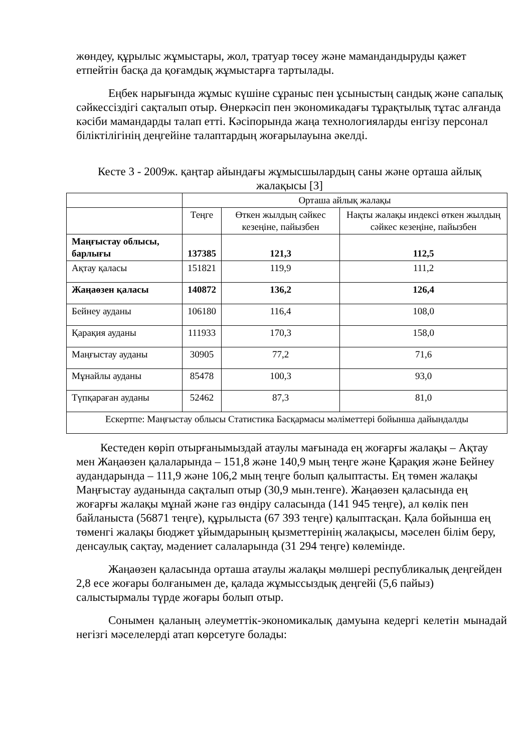жөндеу, құрылыс жұмыстары, жол, тратуар төсеу және мамандандыруды қажет етпейтін басқа да қоғамдық жұмыстарға тартылады.
Еңбек нарығында жұмыс күшіне сұраныс пен ұсыныстың сандық және сапалық сәйкессіздігі сақталып отыр. Өнеркәсіп пен экономикадағы тұрақтылық тұтас алғанда кәсіби мамандарды талап етті. Кәсіпорында жаңа технологияларды енгізу персонал біліктілігінің деңгейіне талаптардың жоғарылауына әкелді.
Кесте 3 - 2009ж. қаңтар айындағы жұмысшылардың саны және орташа айлық жалақысы [3]
| | Орташа айлық жалақы | | |
| --- | --- | --- | --- |
| | Теңге | Өткен жылдың сәйкес кезеңіне, пайызбен | Нақты жалақы индексі өткен жылдың сәйкес кезеңіне, пайызбен |
| Маңғыстау облысы, барлығы | 137385 | 121,3 | 112,5 |
| Ақтау қаласы | 151821 | 119,9 | 111,2 |
| Жаңаөзен қаласы | 140872 | 136,2 | 126,4 |
| Бейнеу ауданы | 106180 | 116,4 | 108,0 |
| Қарақия ауданы | 111933 | 170,3 | 158,0 |
| Маңғыстау ауданы | 30905 | 77,2 | 71,6 |
| Мұнайлы ауданы | 85478 | 100,3 | 93,0 |
| Түпқараған ауданы | 52462 | 87,3 | 81,0 |
| Ескертпе: Маңғыстау облысы Статистика Басқармасы мәліметтері бойынша дайындалды | | | |
Кестеден көріп отырғанымыздай атаулы мағынада ең жоғарғы жалақы – Ақтау мен Жаңаөзен қалаларында – 151,8 және 140,9 мың теңге және Қарақия және Бейнеу аудандарында – 111,9 және 106,2 мың теңге болып қалыптасты. Ең төмен жалақы Маңғыстау ауданында сақталып отыр (30,9 мын.тенге). Жаңаөзен қаласында ең жоғарғы жалақы мұнай және газ өндіру саласында (141 945 теңге), ал көлік пен байланыста (56871 теңге), құрылыста (67 393 теңге) қалыптасқан. Қала бойынша ең төменгі жалақы бюджет ұйымдарының қызметтерінің жалақысы, мәселен білім беру, денсаулық сақтау, мәдениет салаларында (31 294 теңге) көлемінде.
Жаңаөзен қаласында орташа атаулы жалақы мөлшері республикалық деңгейден 2,8 есе жоғары болғанымен де, қалада жұмыссыздық деңгейі (5,6 пайыз) салыстырмалы түрде жоғары болып отыр.
Сонымен қаланың әлеуметтік-экономикалық дамуына кедергі келетін мынадай негізгі мәселелерді атап көрсетуге болады: